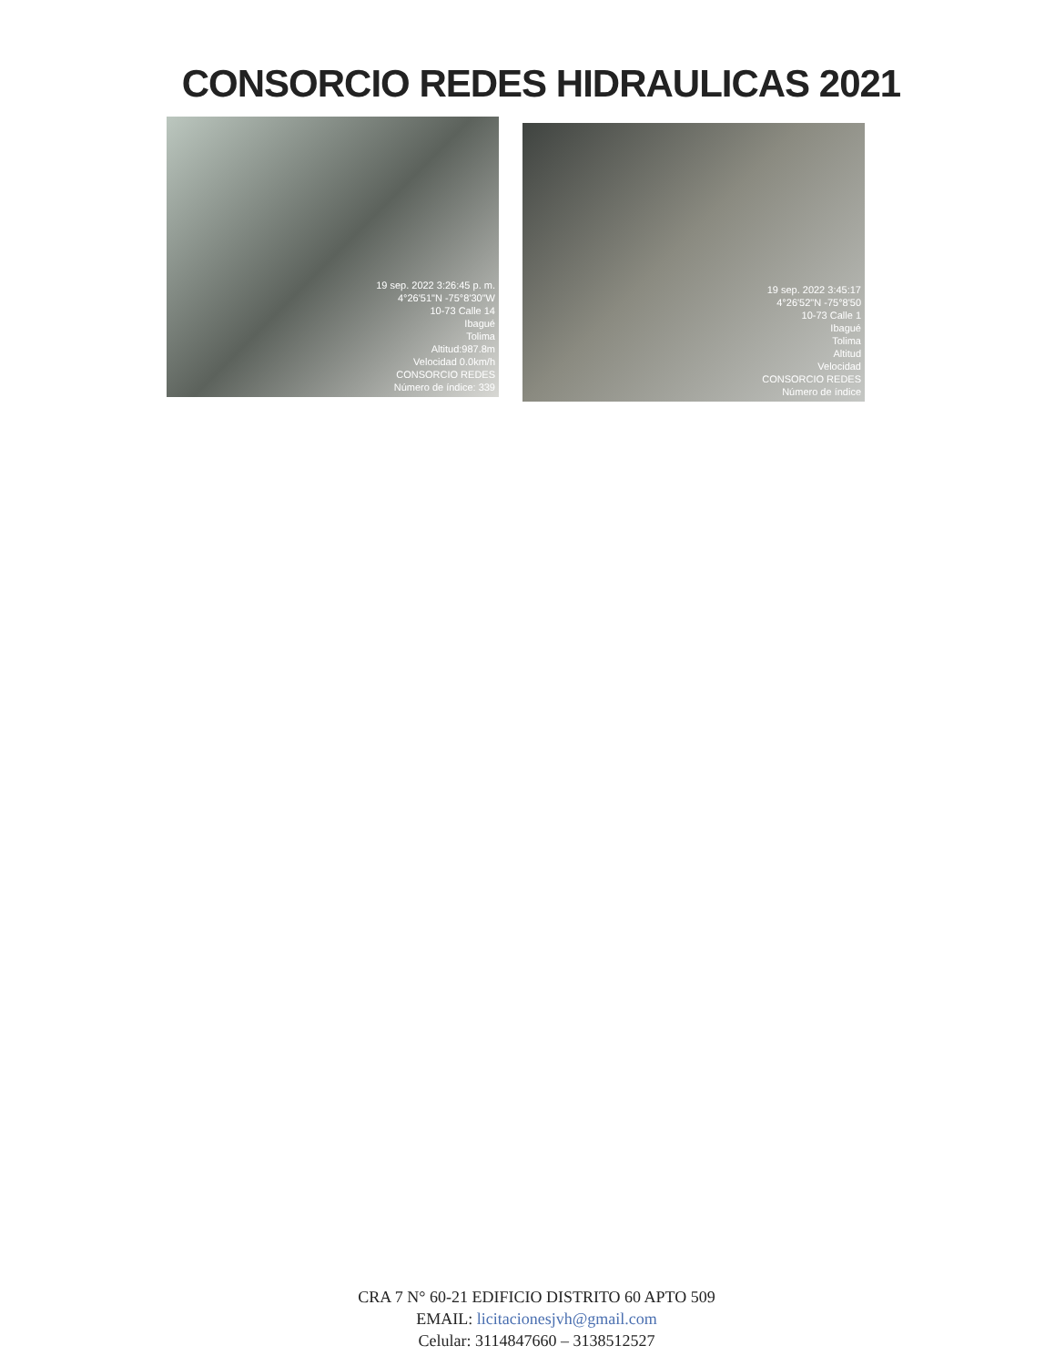CONSORCIO REDES HIDRAULICAS 2021
19 sep. 2022 3:26:45 p. m.
4°26'51"N -75°8'30"W
10-73 Calle 14
Ibagué
Tolima
Altitud:987.8m
Velocidad 0.0km/h
CONSORCIO REDES
Número de índice: 339
19 sep. 2022 3:45:17
4°26'52"N -75°8'50
10-73 Calle 1
Ibagué
Tolima
Altitud
Velocidad
CONSORCIO REDES
Número de índice
CRA 7 N° 60-21 EDIFICIO DISTRITO 60 APTO 509
EMAIL: licitacionesjvh@gmail.com
Celular: 3114847660 – 3138512527